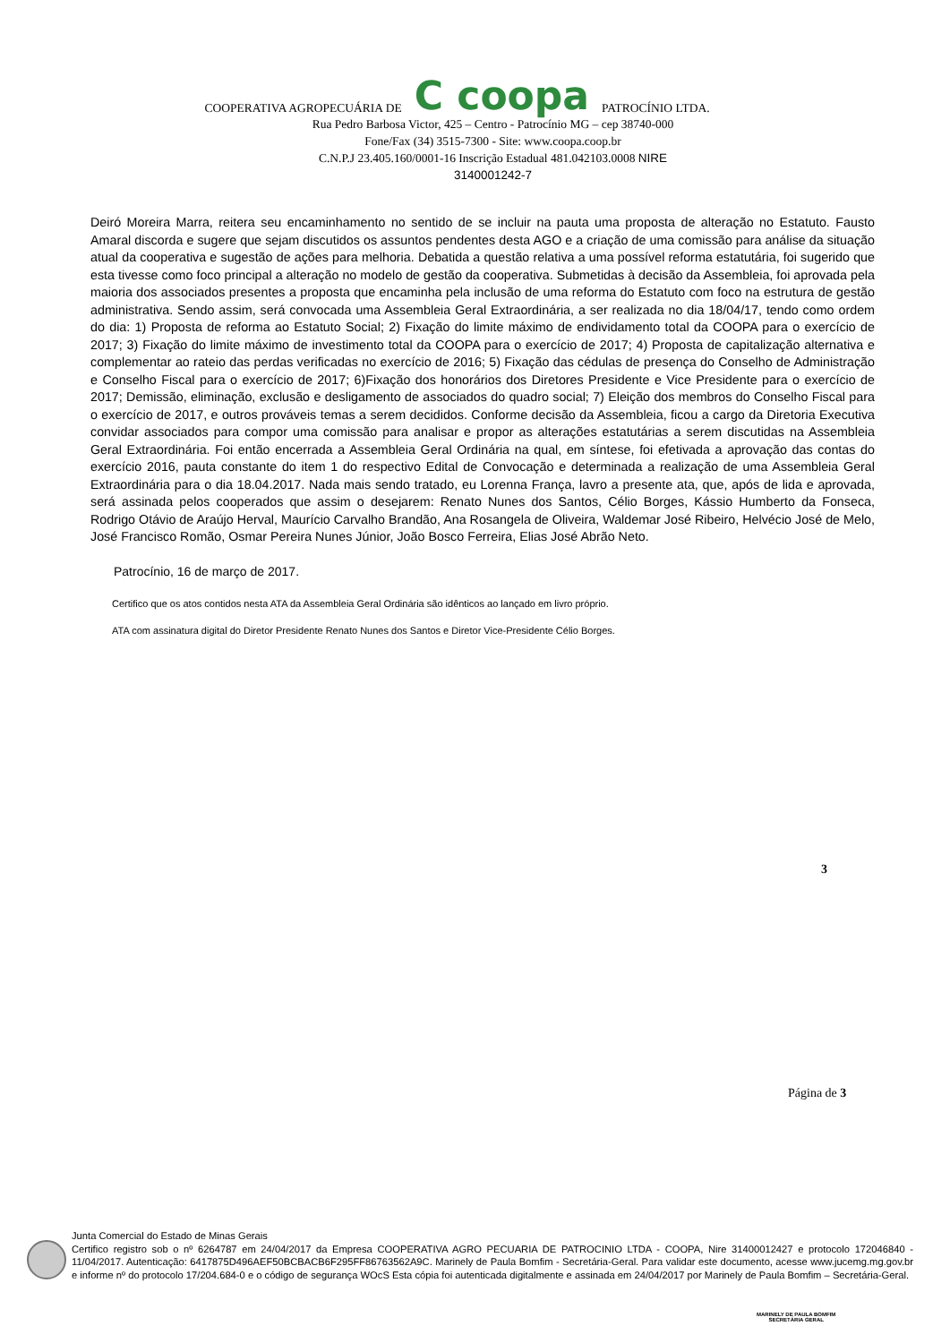COOPERATIVA AGROPECUÁRIA DE C coopa PATROCÍNIO LTDA.
Rua Pedro Barbosa Victor, 425 – Centro - Patrocínio MG – cep 38740-000
Fone/Fax (34) 3515-7300 - Site: www.coopa.coop.br
C.N.P.J 23.405.160/0001-16 Inscrição Estadual 481.042103.0008 NIRE
3140001242-7
Deiró Moreira Marra, reitera seu encaminhamento no sentido de se incluir na pauta uma proposta de alteração no Estatuto. Fausto Amaral discorda e sugere que sejam discutidos os assuntos pendentes desta AGO e a criação de uma comissão para análise da situação atual da cooperativa e sugestão de ações para melhoria. Debatida a questão relativa a uma possível reforma estatutária, foi sugerido que esta tivesse como foco principal a alteração no modelo de gestão da cooperativa. Submetidas à decisão da Assembleia, foi aprovada pela maioria dos associados presentes a proposta que encaminha pela inclusão de uma reforma do Estatuto com foco na estrutura de gestão administrativa. Sendo assim, será convocada uma Assembleia Geral Extraordinária, a ser realizada no dia 18/04/17, tendo como ordem do dia: 1) Proposta de reforma ao Estatuto Social; 2) Fixação do limite máximo de endividamento total da COOPA para o exercício de 2017; 3) Fixação do limite máximo de investimento total da COOPA para o exercício de 2017; 4) Proposta de capitalização alternativa e complementar ao rateio das perdas verificadas no exercício de 2016; 5) Fixação das cédulas de presença do Conselho de Administração e Conselho Fiscal para o exercício de 2017; 6)Fixação dos honorários dos Diretores Presidente e Vice Presidente para o exercício de 2017; Demissão, eliminação, exclusão e desligamento de associados do quadro social; 7) Eleição dos membros do Conselho Fiscal para o exercício de 2017, e outros prováveis temas a serem decididos. Conforme decisão da Assembleia, ficou a cargo da Diretoria Executiva convidar associados para compor uma comissão para analisar e propor as alterações estatutárias a serem discutidas na Assembleia Geral Extraordinária. Foi então encerrada a Assembleia Geral Ordinária na qual, em síntese, foi efetivada a aprovação das contas do exercício 2016, pauta constante do item 1 do respectivo Edital de Convocação e determinada a realização de uma Assembleia Geral Extraordinária para o dia 18.04.2017. Nada mais sendo tratado, eu Lorenna França, lavro a presente ata, que, após de lida e aprovada, será assinada pelos cooperados que assim o desejarem: Renato Nunes dos Santos, Célio Borges, Kássio Humberto da Fonseca, Rodrigo Otávio de Araújo Herval, Maurício Carvalho Brandão, Ana Rosangela de Oliveira, Waldemar José Ribeiro, Helvécio José de Melo, José Francisco Romão, Osmar Pereira Nunes Júnior, João Bosco Ferreira, Elias José Abrão Neto.
Patrocínio, 16 de março de 2017.
Certifico que os atos contidos nesta ATA da Assembleia Geral Ordinária são idênticos ao lançado em livro próprio.
ATA com assinatura digital do Diretor Presidente Renato Nunes dos Santos e Diretor Vice-Presidente Célio Borges.
3
Página de 3
Junta Comercial do Estado de Minas Gerais
Certifico registro sob o nº 6264787 em 24/04/2017 da Empresa COOPERATIVA AGRO PECUARIA DE PATROCINIO LTDA - COOPA, Nire 31400012427 e protocolo 172046840 - 11/04/2017. Autenticação: 6417875D496AEF50BCBACB6F295FF86763562A9C. Marinely de Paula Bomfim - Secretária-Geral. Para validar este documento, acesse www.jucemg.mg.gov.br e informe nº do protocolo 17/204.684-0 e o código de segurança WOcS Esta cópia foi autenticada digitalmente e assinada em 24/04/2017 por Marinely de Paula Bomfim – Secretária-Geral.
MARINELY DE PAULA BOMFIM
SECRETÁRIA GERAL